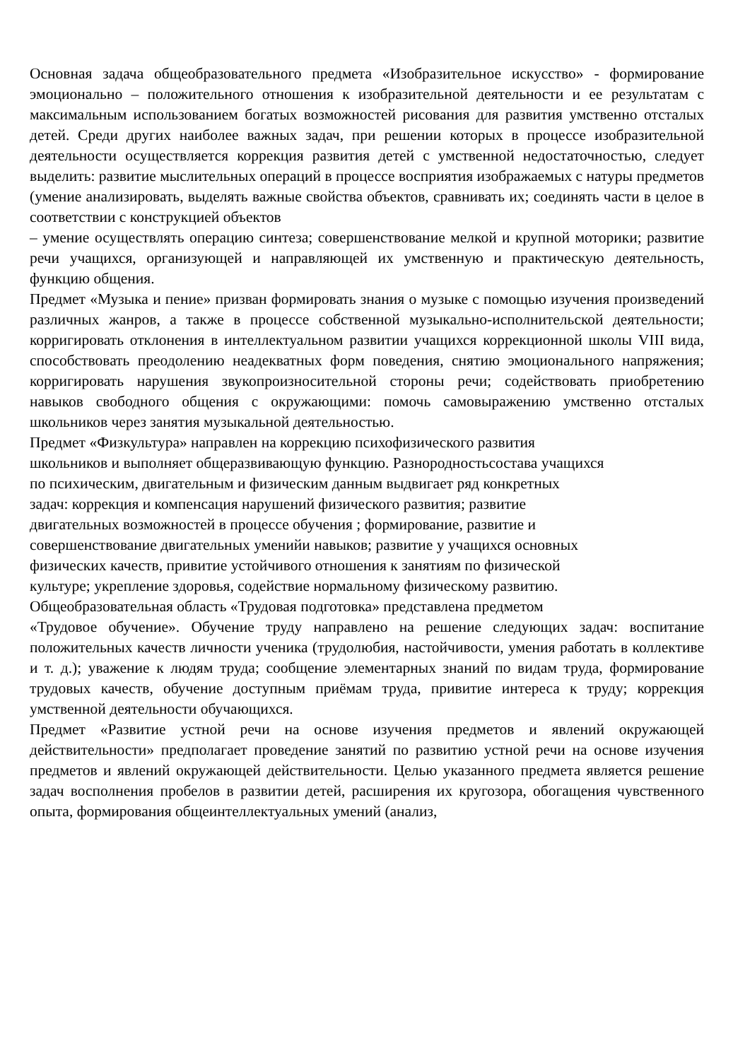Основная задача общеобразовательного предмета «Изобразительное искусство» - формирование эмоционально – положительного отношения к изобразительной деятельности и ее результатам с максимальным использованием богатых возможностей рисования для развития умственно отсталых детей. Среди других наиболее важных задач, при решении которых в процессе изобразительной деятельности осуществляется коррекция развития детей с умственной недостаточностью, следует выделить: развитие мыслительных операций в процессе восприятия изображаемых с натуры предметов (умение анализировать, выделять важные свойства объектов, сравнивать их; соединять части в целое в соответствии с конструкцией объектов
– умение осуществлять операцию синтеза; совершенствование мелкой и крупной моторики; развитие речи учащихся, организующей и направляющей их умственную и практическую деятельность, функцию общения.
Предмет «Музыка и пение» призван формировать знания о музыке с помощью изучения произведений различных жанров, а также в процессе собственной музыкально-исполнительской деятельности; корригировать отклонения в интеллектуальном развитии учащихся коррекционной школы VIII вида, способствовать преодолению неадекватных форм поведения, снятию эмоционального напряжения; корригировать нарушения звукопроизносительной стороны речи; содействовать приобретению навыков свободного общения с окружающими: помочь самовыражению умственно отсталых школьников через занятия музыкальной деятельностью.
Предмет «Физкультура» направлен на коррекцию психофизического развития
школьников и выполняет общеразвивающую функцию. Разнородностьсостава учащихся
по психическим, двигательным и физическим данным выдвигает ряд конкретных
задач: коррекция и компенсация нарушений физического развития; развитие
двигательных возможностей в процессе обучения ; формирование, развитие и
совершенствование двигательных уменийи навыков; развитие у учащихся основных
физических качеств, привитие устойчивого отношения к занятиям по физической
культуре; укрепление здоровья, содействие нормальному физическому развитию.
Общеобразовательная область «Трудовая подготовка» представлена предметом
«Трудовое обучение». Обучение труду направлено на решение следующих задач: воспитание положительных качеств личности ученика (трудолюбия, настойчивости, умения работать в коллективе и т. д.); уважение к людям труда; сообщение элементарных знаний по видам труда, формирование трудовых качеств, обучение доступным приёмам труда, привитие интереса к труду; коррекция умственной деятельности обучающихся.
Предмет «Развитие устной речи на основе изучения предметов и явлений окружающей действительности» предполагает проведение занятий по развитию устной речи на основе изучения предметов и явлений окружающей действительности. Целью указанного предмета является решение задач восполнения пробелов в развитии детей, расширения их кругозора, обогащения чувственного опыта, формирования общеинтеллектуальных умений (анализ,